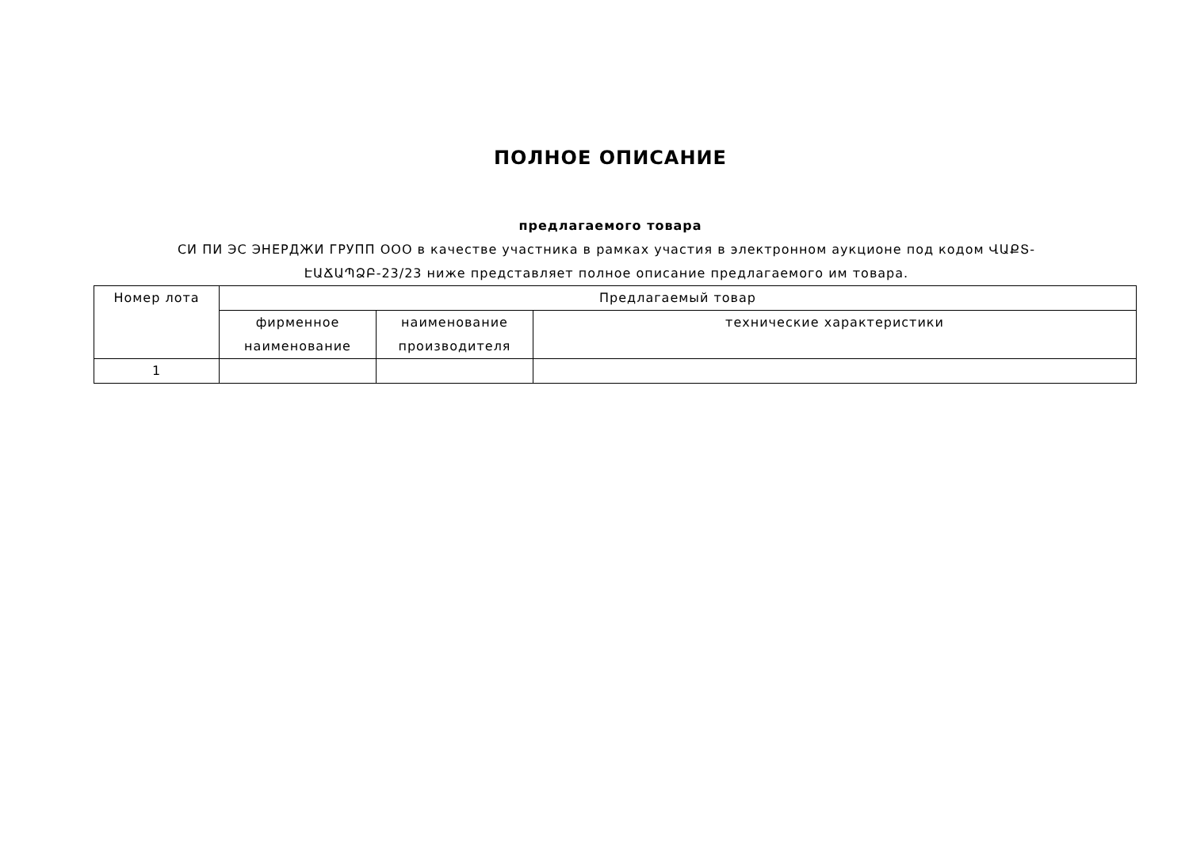ПОЛНОЕ ОПИСАНИЕ
предлагаемого товара
СИ ПИ ЭС ЭНЕРДЖИ ГРУПП ООО в качестве участника в рамках участия в электронном аукционе под кодом ՎԱՔՏ-ԷԱՃԱՊՁԲ-23/23 ниже представляет полное описание предлагаемого им товара.
| Номер лота | Предлагаемый товар | | |
| --- | --- | --- | --- |
| | фирменное наименование | наименование производителя | технические характеристики |
| 1 | | | |